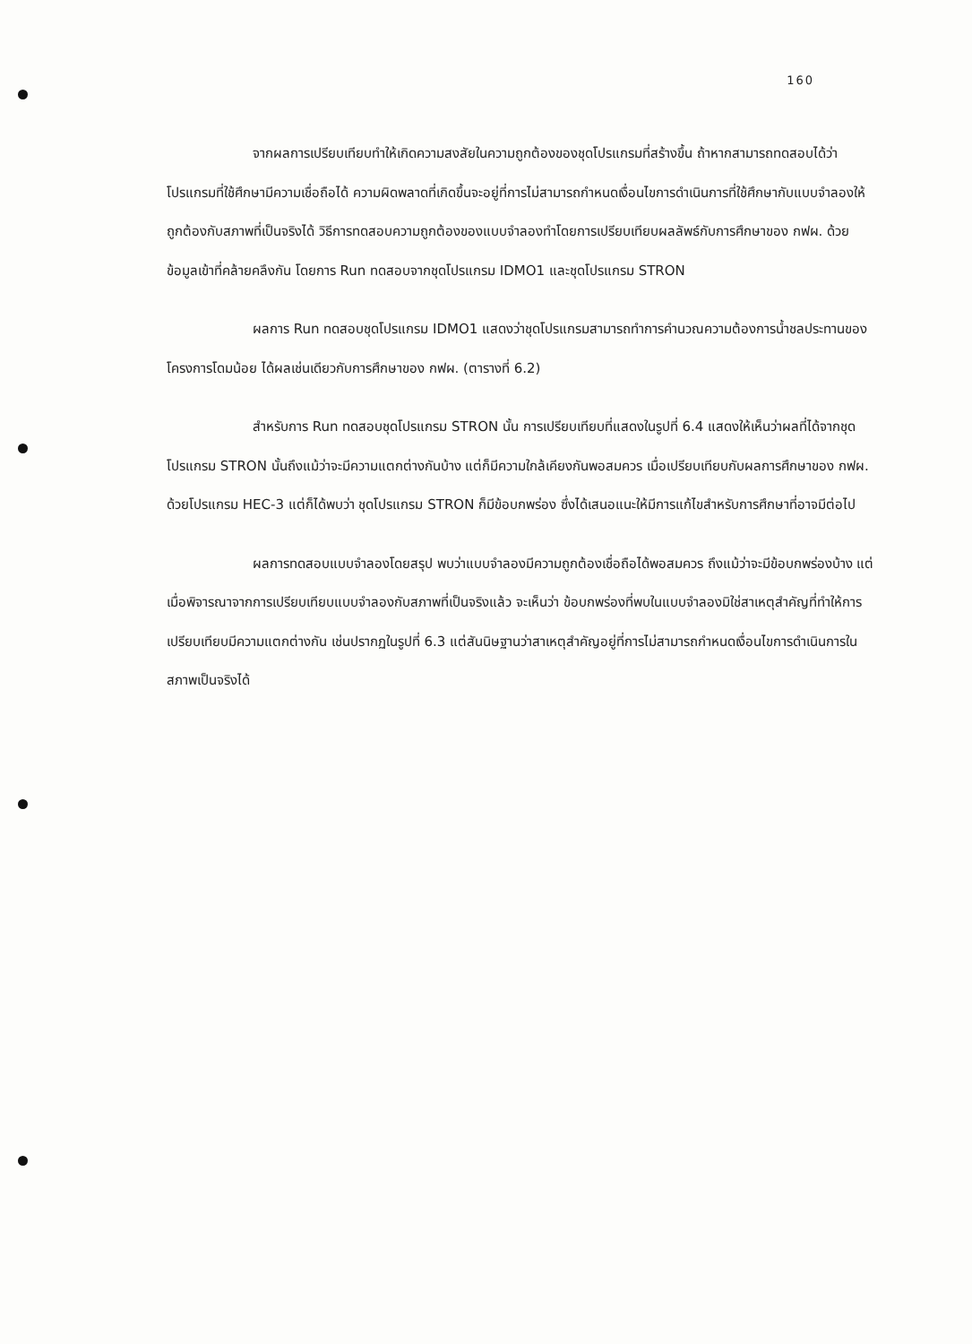160
จากผลการเปรียบเทียบทำให้เกิดความสงสัยในความถูกต้องของชุดโปรแกรมที่สร้างขึ้น ถ้าหากสามารถทดสอบได้ว่า โปรแกรมที่ใช้ศึกษามีความเชื่อถือได้ ความผิดพลาดที่เกิดขึ้นจะอยู่ที่การไม่สามารถกำหนดเงื่อนไขการดำเนินการที่ใช้ศึกษากับแบบจำลองให้ถูกต้องกับสภาพที่เป็นจริงได้ วิธีการทดสอบความถูกต้องของแบบจำลองทำโดยการเปรียบเทียบผลลัพธ์กับการศึกษาของ กฟผ. ด้วยข้อมูลเข้าที่คล้ายคลึงกัน โดยการ Run ทดสอบจากชุดโปรแกรม IDMO1 และชุดโปรแกรม STRON
ผลการ Run ทดสอบชุดโปรแกรม IDMO1 แสดงว่าชุดโปรแกรมสามารถทำการคำนวณความต้องการน้ำชลประทานของโครงการโดมน้อย ได้ผลเช่นเดียวกับการศึกษาของ กฟผ. (ตารางที่ 6.2)
สำหรับการ Run ทดสอบชุดโปรแกรม STRON นั้น การเปรียบเทียบที่แสดงในรูปที่ 6.4 แสดงให้เห็นว่าผลที่ได้จากชุดโปรแกรม STRON นั้นถึงแม้ว่าจะมีความแตกต่างกันบ้าง แต่ก็มีความใกล้เคียงกันพอสมควร เมื่อเปรียบเทียบกับผลการศึกษาของ กฟผ. ด้วยโปรแกรม HEC-3 แต่ก็ได้พบว่า ชุดโปรแกรม STRON ก็มีข้อบกพร่อง ซึ่งได้เสนอแนะให้มีการแก้ไขสำหรับการศึกษาที่อาจมีต่อไป
ผลการทดสอบแบบจำลองโดยสรุป พบว่าแบบจำลองมีความถูกต้องเชื่อถือได้พอสมควร ถึงแม้ว่าจะมีข้อบกพร่องบ้าง แต่เมื่อพิจารณาจากการเปรียบเทียบแบบจำลองกับสภาพที่เป็นจริงแล้ว จะเห็นว่า ข้อบกพร่องที่พบในแบบจำลองมิใช่สาเหตุสำคัญที่ทำให้การเปรียบเทียบมีความแตกต่างกัน เช่นปรากฏในรูปที่ 6.3 แต่สันนิษฐานว่าสาเหตุสำคัญอยู่ที่การไม่สามารถกำหนดเงื่อนไขการดำเนินการในสภาพเป็นจริงได้